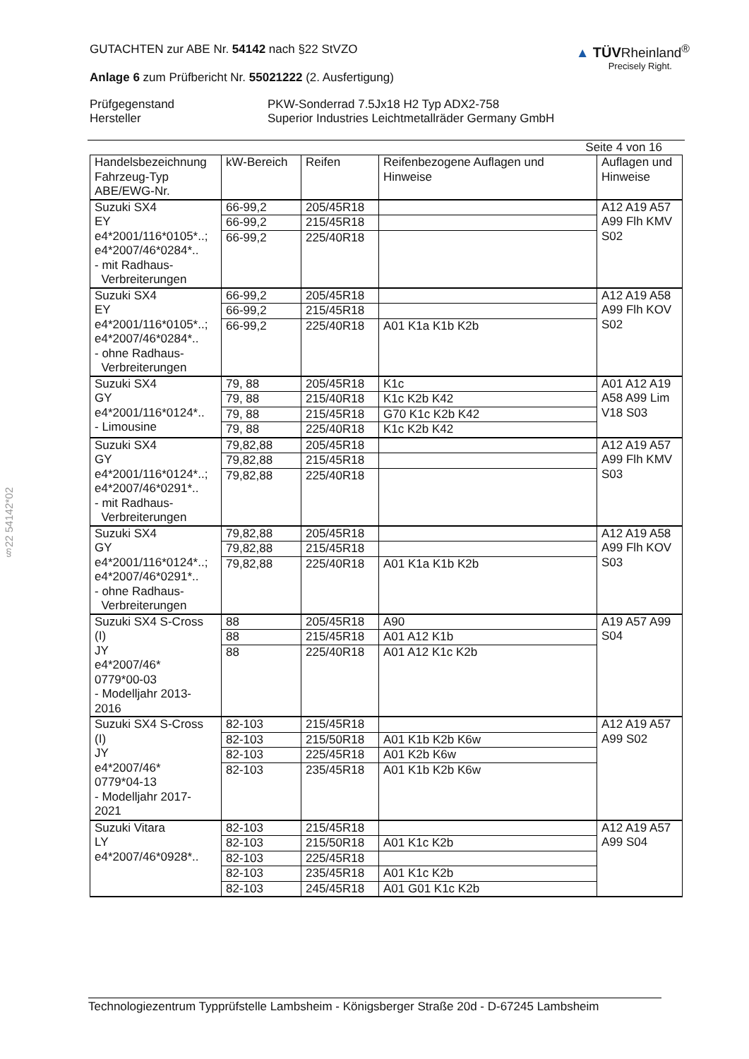§22 54142*02
GUTACHTEN zur ABE Nr. 54142 nach §22 StVZO
Anlage 6 zum Prüfbericht Nr. 55021222 (2. Ausfertigung)
▲ TÜVRheinland<sup>®</sup>
Precisely Right.
Prüfgegenstand
Hersteller
PKW-Sonderrad 7.5Jx18 H2 Typ ADX2-758
Superior Industries Leichtmetallräder Germany GmbH
Seite 4 von 16
| Handelsbezeichnung Fahrzeug-Typ ABE/EWG-Nr. | kW-Bereich | Reifen | Reifenbezogene Auflagen und Hinweise | Auflagen und Hinweise |
| --- | --- | --- | --- | --- |
| Suzuki SX4 EY e4*2001/116*0105*..; e4*2007/46*0284*.. - mit Radhaus- Verbreiterungen | 66-99,2 | 205/45R18 | | A12 A19 A57 A99 Flh KMV S02 |
| | 66-99,2 | 215/45R18 | | |
| | 66-99,2 | 225/40R18 | | |
| Suzuki SX4 EY e4*2001/116*0105*..; e4*2007/46*0284*.. - ohne Radhaus- Verbreiterungen | 66-99,2 | 205/45R18 | | A12 A19 A58 A99 Flh KOV S02 |
| | 66-99,2 | 215/45R18 | | |
| | 66-99,2 | 225/40R18 | A01 K1a K1b K2b | |
| Suzuki SX4 GY e4*2001/116*0124*.. - Limousine | 79, 88 | 205/45R18 | K1c | A01 A12 A19 A58 A99 Lim V18 S03 |
| | 79, 88 | 215/40R18 | K1c K2b K42 | |
| | 79, 88 | 215/45R18 | G70 K1c K2b K42 | |
| | 79, 88 | 225/40R18 | K1c K2b K42 | |
| Suzuki SX4 GY e4*2001/116*0124*..; e4*2007/46*0291*.. - mit Radhaus- Verbreiterungen | 79,82,88 | 205/45R18 | | A12 A19 A57 A99 Flh KMV S03 |
| | 79,82,88 | 215/45R18 | | |
| | 79,82,88 | 225/40R18 | | |
| Suzuki SX4 GY e4*2001/116*0124*..; e4*2007/46*0291*.. - ohne Radhaus- Verbreiterungen | 79,82,88 | 205/45R18 | | A12 A19 A58 A99 Flh KOV S03 |
| | 79,82,88 | 215/45R18 | | |
| | 79,82,88 | 225/40R18 | A01 K1a K1b K2b | |
| Suzuki SX4 S-Cross (I) JY e4*2007/46* 0779*00-03 - Modelljahr 2013- 2016 | 88 | 205/45R18 | A90 | A19 A57 A99 S04 |
| | 88 | 215/45R18 | A01 A12 K1b | |
| | 88 | 225/40R18 | A01 A12 K1c K2b | |
| Suzuki SX4 S-Cross (I) JY e4*2007/46* 0779*04-13 - Modelljahr 2017- 2021 | 82-103 | 215/45R18 | | A12 A19 A57 A99 S02 |
| | 82-103 | 215/50R18 | A01 K1b K2b K6w | |
| | 82-103 | 225/45R18 | A01 K2b K6w | |
| | 82-103 | 235/45R18 | A01 K1b K2b K6w | |
| Suzuki Vitara LY e4*2007/46*0928*.. | 82-103 | 215/45R18 | | A12 A19 A57 A99 S04 |
| | 82-103 | 215/50R18 | A01 K1c K2b | |
| | 82-103 | 225/45R18 | | |
| | 82-103 | 235/45R18 | A01 K1c K2b | |
| | 82-103 | 245/45R18 | A01 G01 K1c K2b | |
Technologiezentrum Typprüfstelle Lambsheim - Königsberger Straße 20d - D-67245 Lambsheim